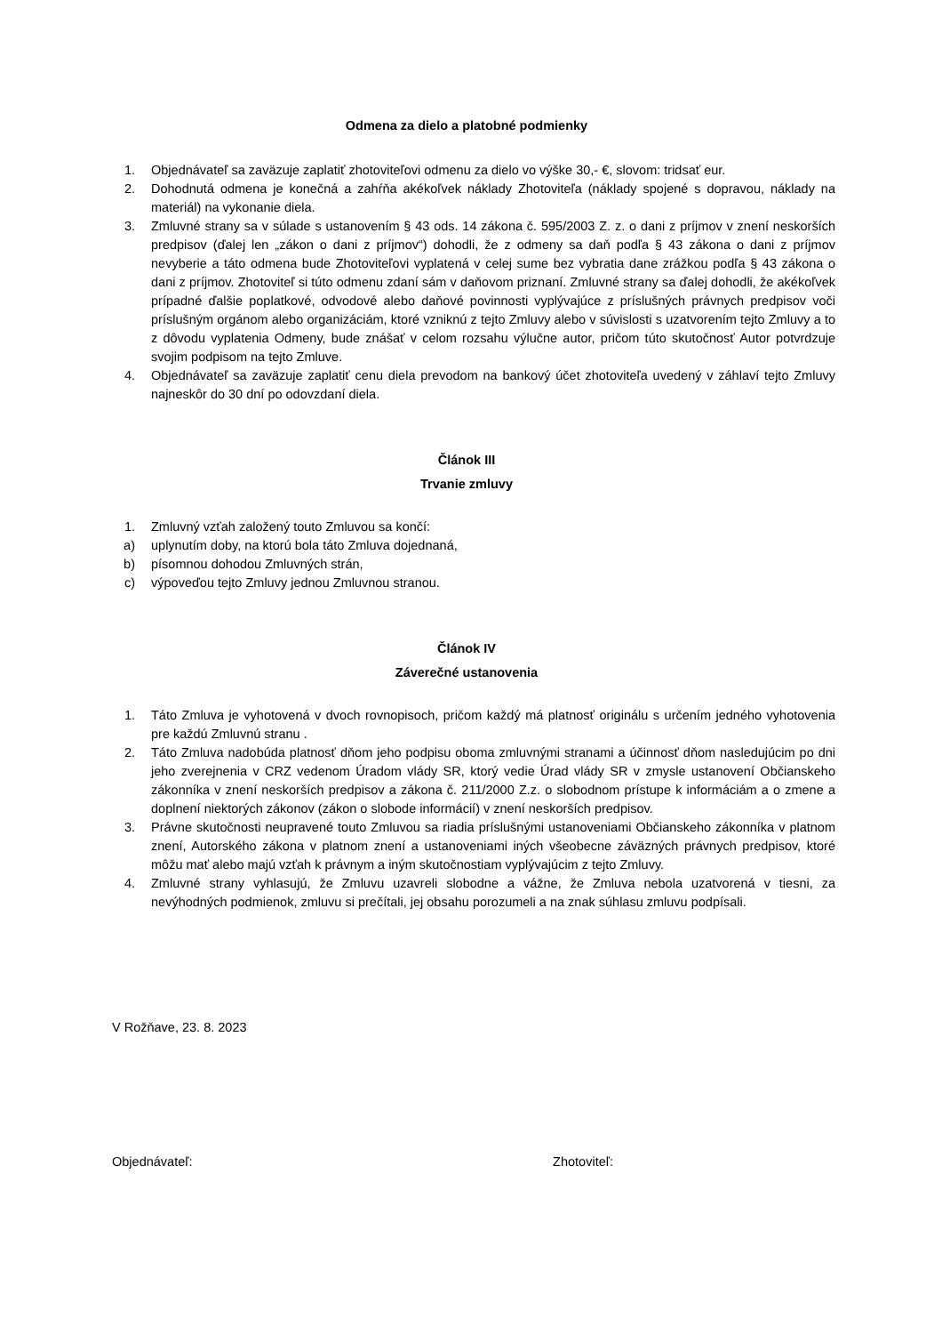Odmena za dielo a platobné podmienky
1. Objednávateľ sa zaväzuje zaplatiť zhotoviteľovi odmenu za dielo vo výške 30,- €, slovom: tridsať eur.
2. Dohodnutá odmena je konečná a zahŕňa akékoľvek náklady Zhotoviteľa (náklady spojené s dopravou, náklady na materiál) na vykonanie diela.
3. Zmluvné strany sa v súlade s ustanovením § 43 ods. 14 zákona č. 595/2003 Z. z. o dani z príjmov v znení neskorších predpisov (ďalej len „zákon o dani z príjmov“) dohodli, že z odmeny sa daň podľa § 43 zákona o dani z príjmov nevyberie a táto odmena bude Zhotoviteľovi vyplatená v celej sume bez vybratia dane zrážkou podľa § 43 zákona o dani z príjmov. Zhotoviteľ si túto odmenu zdaní sám v daňovom priznaní. Zmluvné strany sa ďalej dohodli, že akékoľvek prípadné ďalšie poplatkové, odvodové alebo daňové povinnosti vyplývajúce z príslušných právnych predpisov voči príslušným orgánom alebo organizáciám, ktoré vzniknú z tejto Zmluvy alebo v súvislosti s uzatvorením tejto Zmluvy a to z dôvodu vyplatenia Odmeny, bude znášať v celom rozsahu výlučne autor, pričom túto skutočnosť Autor potvrdzuje svojim podpisom na tejto Zmluve.
4. Objednávateľ sa zaväzuje zaplatiť cenu diela prevodom na bankový účet zhotoviteľa uvedený v záhlaví tejto Zmluvy najneskôr do 30 dní po odovzdaní diela.
Článok III
Trvanie zmluvy
1. Zmluvný vzťah založený touto Zmluvou sa končí:
a) uplynutím doby, na ktorú bola táto Zmluva dojednaná,
b) písomnou dohodou Zmluvných strán,
c) výpoveďou tejto Zmluvy jednou Zmluvnou stranou.
Článok IV
Záverečné ustanovenia
1. Táto Zmluva je vyhotovená v dvoch rovnopisoch, pričom každý má platnosť originálu s určením jedného vyhotovenia pre každú Zmluvnú stranu .
2. Táto Zmluva nadobúda platnosť dňom jeho podpisu oboma zmluvnými stranami a účinnosť dňom nasledujúcim po dni jeho zverejnenia v CRZ vedenom Úradom vlády SR, ktorý vedie Úrad vlády SR v zmysle ustanovení Občianskeho zákonníka v znení neskorších predpisov a zákona č. 211/2000 Z.z. o slobodnom prístupe k informáciám a o zmene a doplnení niektorých zákonov (zákon o slobode informácií) v znení neskorších predpisov.
3. Právne skutočnosti neupravené touto Zmluvou sa riadia príslušnými ustanoveniami Občianskeho zákonníka v platnom znení, Autorského zákona v platnom znení a ustanoveniami iných všeobecne záväzných právnych predpisov, ktoré môžu mať alebo majú vzťah k právnym a iným skutočnostiam vyplývajúcim z tejto Zmluvy.
4. Zmluvné strany vyhlasujú, že Zmluvu uzavreli slobodne a vážne, že Zmluva nebola uzatvorená v tiesni, za nevýhodných podmienok, zmluvu si prečítali, jej obsahu porozumeli a na znak súhlasu zmluvu podpísali.
V Rožňave, 23. 8. 2023
Objednávateľ: Zhotoviteľ: